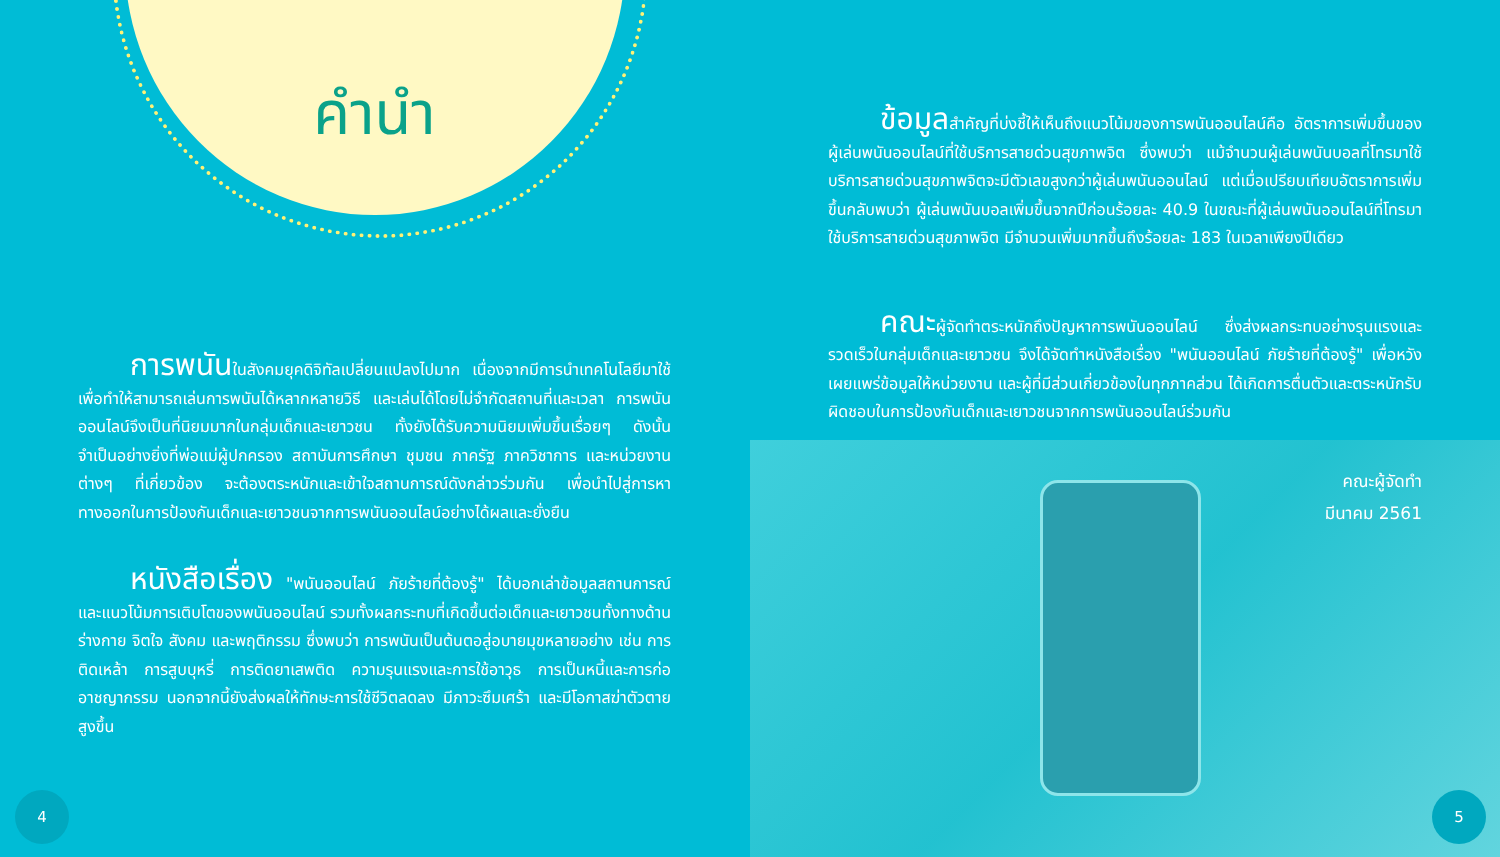คำนำ
การพนันในสังคมยุคดิจิทัลเปลี่ยนแปลงไปมาก เนื่องจากมีการนำเทคโนโลยีมาใช้เพื่อทำให้สามารถเล่นการพนันได้หลากหลายวิธี และเล่นได้โดยไม่จำกัดสถานที่และเวลา การพนันออนไลน์จึงเป็นที่นิยมมากในกลุ่มเด็กและเยาวชน ทั้งยังได้รับความนิยมเพิ่มขึ้นเรื่อยๆ ดังนั้นจำเป็นอย่างยิ่งที่พ่อแม่ผู้ปกครอง สถาบันการศึกษา ชุมชน ภาครัฐ ภาควิชาการ และหน่วยงานต่างๆ ที่เกี่ยวข้อง จะต้องตระหนักและเข้าใจสถานการณ์ดังกล่าวร่วมกัน เพื่อนำไปสู่การหาทางออกในการป้องกันเด็กและเยาวชนจากการพนันออนไลน์อย่างได้ผลและยั่งยืน
หนังสือเรื่อง "พนันออนไลน์ ภัยร้ายที่ต้องรู้" ได้บอกเล่าข้อมูลสถานการณ์และแนวโน้มการเติบโตของพนันออนไลน์ รวมทั้งผลกระทบที่เกิดขึ้นต่อเด็กและเยาวชนทั้งทางด้านร่างกาย จิตใจ สังคม และพฤติกรรม ซึ่งพบว่า การพนันเป็นต้นตอสู่อบายมุขหลายอย่าง เช่น การติดเหล้า การสูบบุหรี่ การติดยาเสพติด ความรุนแรงและการใช้อาวุธ การเป็นหนี้และการก่ออาชญากรรม นอกจากนี้ยังส่งผลให้ทักษะการใช้ชีวิตลดลง มีภาวะซึมเศร้า และมีโอกาสฆ่าตัวตายสูงขึ้น
ข้อมูลสำคัญที่บ่งชี้ให้เห็นถึงแนวโน้มของการพนันออนไลน์คือ อัตราการเพิ่มขึ้นของผู้เล่นพนันออนไลน์ที่ใช้บริการสายด่วนสุขภาพจิต ซึ่งพบว่า แม้จำนวนผู้เล่นพนันบอลที่โทรมาใช้บริการสายด่วนสุขภาพจิตจะมีตัวเลขสูงกว่าผู้เล่นพนันออนไลน์ แต่เมื่อเปรียบเทียบอัตราการเพิ่มขึ้นกลับพบว่า ผู้เล่นพนันบอลเพิ่มขึ้นจากปีก่อนร้อยละ 40.9 ในขณะที่ผู้เล่นพนันออนไลน์ที่โทรมาใช้บริการสายด่วนสุขภาพจิต มีจำนวนเพิ่มมากขึ้นถึงร้อยละ 183 ในเวลาเพียงปีเดียว
คณะผู้จัดทำตระหนักถึงปัญหาการพนันออนไลน์ ซึ่งส่งผลกระทบอย่างรุนแรงและรวดเร็วในกลุ่มเด็กและเยาวชน จึงได้จัดทำหนังสือเรื่อง "พนันออนไลน์ ภัยร้ายที่ต้องรู้" เพื่อหวังเผยแพร่ข้อมูลให้หน่วยงาน และผู้ที่มีส่วนเกี่ยวข้องในทุกภาคส่วน ได้เกิดการตื่นตัวและตระหนักรับผิดชอบในการป้องกันเด็กและเยาวชนจากการพนันออนไลน์ร่วมกัน
คณะผู้จัดทำ
มีนาคม 2561
4 5